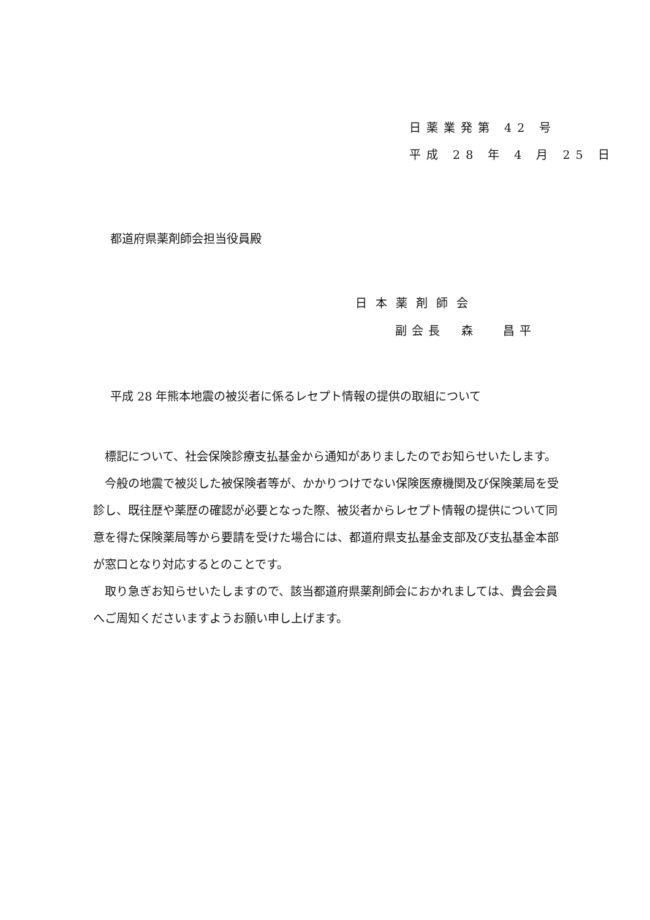日薬業発第 42 号
平成 28 年 4 月 25 日
都道府県薬剤師会担当役員殿
日本薬剤師会
副会長　森　 昌平
平成 28 年熊本地震の被災者に係るレセプト情報の提供の取組について
標記について、社会保険診療支払基金から通知がありましたのでお知らせいたします。
今般の地震で被災した被保険者等が、かかりつけでない保険医療機関及び保険薬局を受診し、既往歴や薬歴の確認が必要となった際、被災者からレセプト情報の提供について同意を得た保険薬局等から要請を受けた場合には、都道府県支払基金支部及び支払基金本部が窓口となり対応するとのことです。
取り急ぎお知らせいたしますので、該当都道府県薬剤師会におかれましては、貴会会員へご周知くださいますようお願い申し上げます。